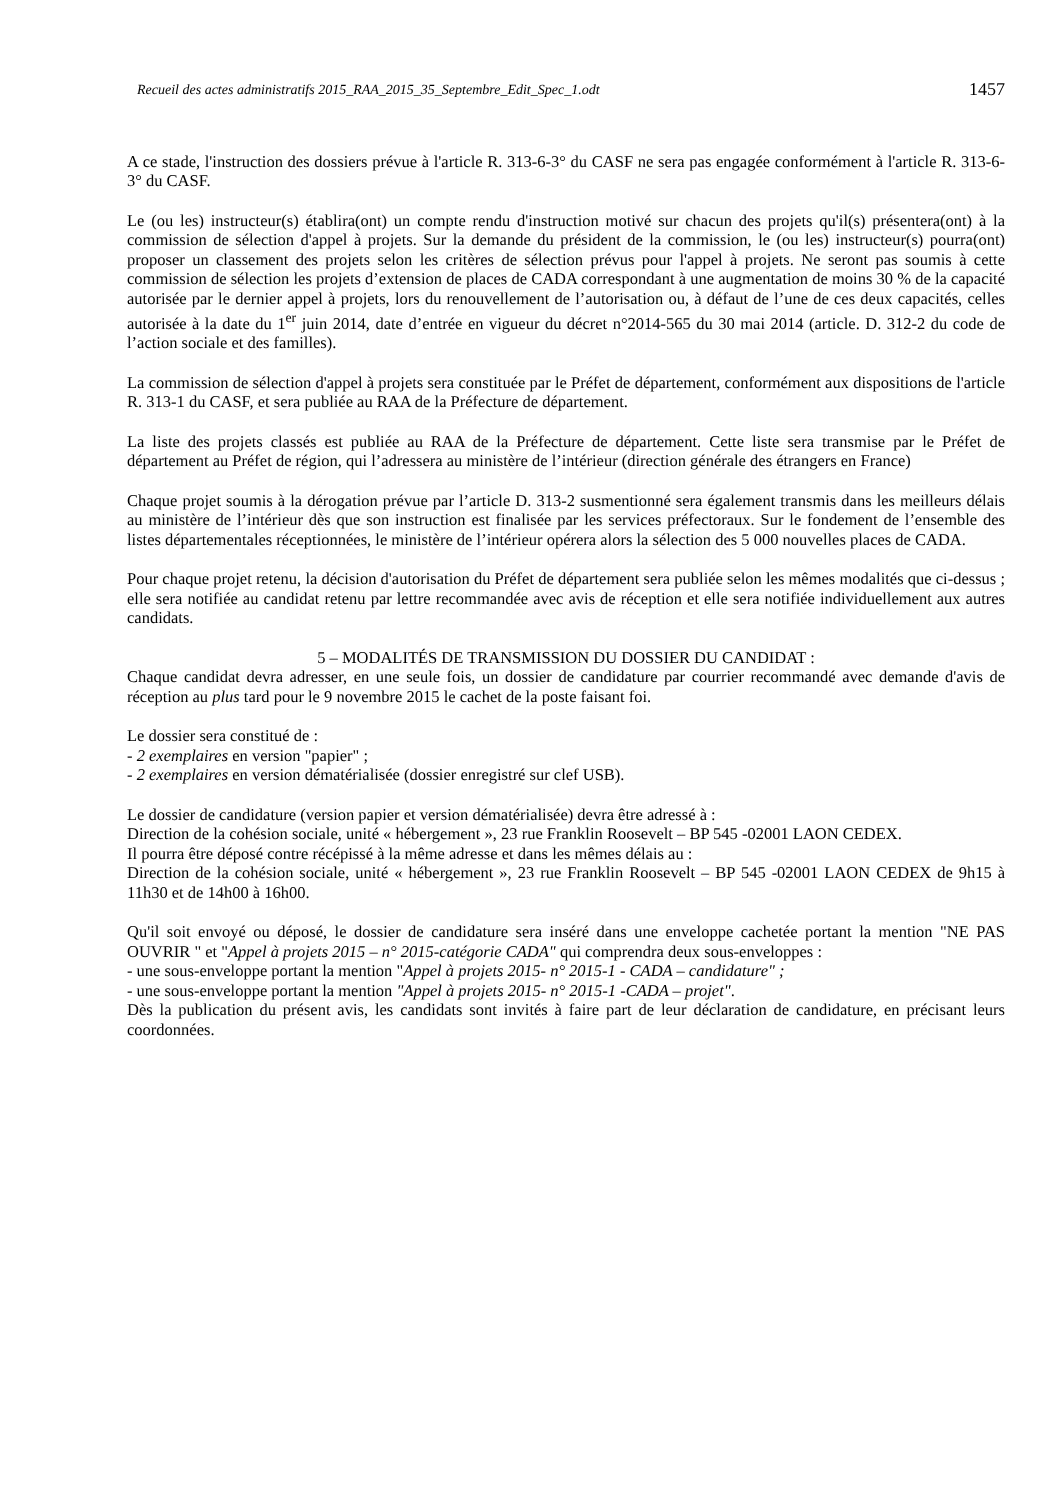Recueil des actes administratifs 2015_RAA_2015_35_Septembre_Edit_Spec_1.odt 1457
A ce stade, l'instruction des dossiers prévue à l'article R. 313-6-3° du CASF ne sera pas engagée conformément à l'article R. 313-6-3° du CASF.
Le (ou les) instructeur(s) établira(ont) un compte rendu d'instruction motivé sur chacun des projets qu'il(s) présentera(ont) à la commission de sélection d'appel à projets. Sur la demande du président de la commission, le (ou les) instructeur(s) pourra(ont) proposer un classement des projets selon les critères de sélection prévus pour l'appel à projets. Ne seront pas soumis à cette commission de sélection les projets d’extension de places de CADA correspondant à une augmentation de moins 30 % de la capacité autorisée par le dernier appel à projets, lors du renouvellement de l’autorisation ou, à défaut de l’une de ces deux capacités, celles autorisée à la date du 1<sup>er</sup> juin 2014, date d’entrée en vigueur du décret n°2014-565 du 30 mai 2014 (article. D. 312-2 du code de l’action sociale et des familles).
La commission de sélection d'appel à projets sera constituée par le Préfet de département, conformément aux dispositions de l'article R. 313-1 du CASF, et sera publiée au RAA de la Préfecture de département.
La liste des projets classés est publiée au RAA de la Préfecture de département. Cette liste sera transmise par le Préfet de département au Préfet de région, qui l’adressera au ministère de l’intérieur (direction générale des étrangers en France)
Chaque projet soumis à la dérogation prévue par l’article D. 313-2 susmentionné sera également transmis dans les meilleurs délais au ministère de l’intérieur dès que son instruction est finalisée par les services préfectoraux. Sur le fondement de l’ensemble des listes départementales réceptionnées, le ministère de l’intérieur opérera alors la sélection des 5 000 nouvelles places de CADA.
Pour chaque projet retenu, la décision d'autorisation du Préfet de département sera publiée selon les mêmes modalités que ci-dessus ; elle sera notifiée au candidat retenu par lettre recommandée avec avis de réception et elle sera notifiée individuellement aux autres candidats.
5 – MODALITÉS DE TRANSMISSION DU DOSSIER DU CANDIDAT :
Chaque candidat devra adresser, en une seule fois, un dossier de candidature par courrier recommandé avec demande d'avis de réception au plus tard pour le 9 novembre 2015 le cachet de la poste faisant foi.
Le dossier sera constitué de :
- 2 exemplaires en version "papier" ;
- 2 exemplaires en version dématérialisée (dossier enregistré sur clef USB).
Le dossier de candidature (version papier et version dématérialisée) devra être adressé à :
Direction de la cohésion sociale, unité « hébergement », 23 rue Franklin Roosevelt – BP 545 -02001 LAON CEDEX.
Il pourra être déposé contre récépissé à la même adresse et dans les mêmes délais au :
Direction de la cohésion sociale, unité « hébergement », 23 rue Franklin Roosevelt – BP 545 -02001 LAON CEDEX de 9h15 à 11h30 et de 14h00 à 16h00.
Qu'il soit envoyé ou déposé, le dossier de candidature sera inséré dans une enveloppe cachetée portant la mention "NE PAS OUVRIR " et "Appel à projets 2015 – n° 2015-catégorie CADA" qui comprendra deux sous-enveloppes :
- une sous-enveloppe portant la mention "Appel à projets 2015- n° 2015-1 - CADA – candidature" ;
- une sous-enveloppe portant la mention "Appel à projets 2015- n° 2015-1 -CADA – projet".
Dès la publication du présent avis, les candidats sont invités à faire part de leur déclaration de candidature, en précisant leurs coordonnées.